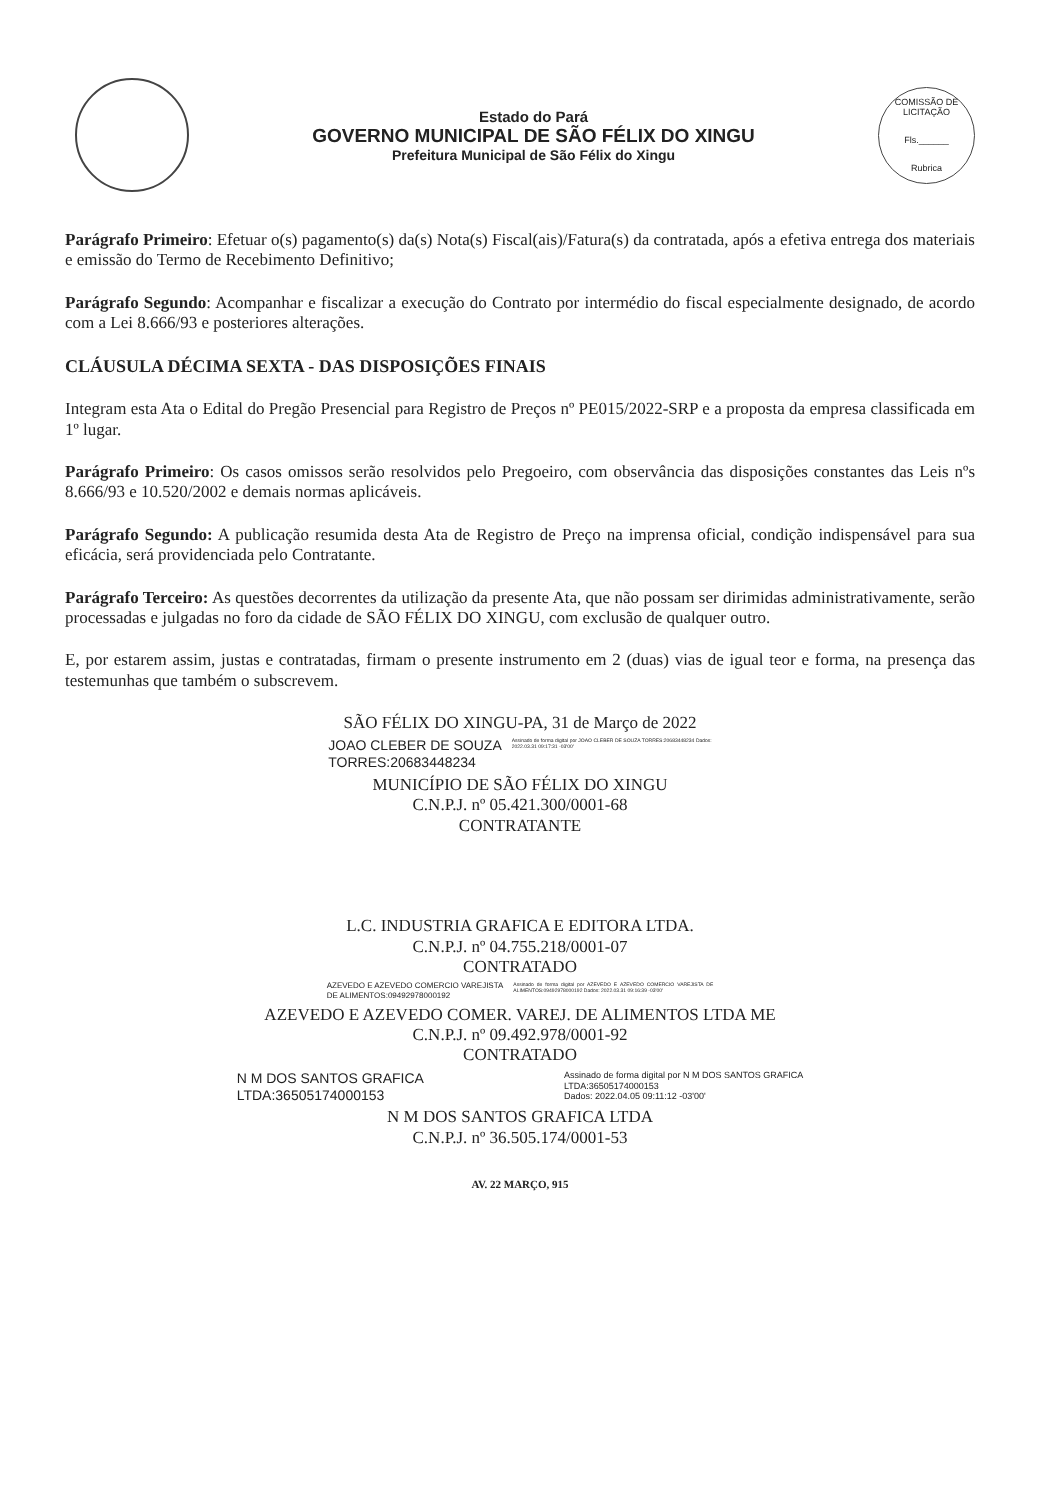Estado do Pará
GOVERNO MUNICIPAL DE SÃO FÉLIX DO XINGU
Prefeitura Municipal de São Félix do Xingu
COMISSÃO DE LICITAÇÃO
Fls.______
Rubrica
Parágrafo Primeiro: Efetuar o(s) pagamento(s) da(s) Nota(s) Fiscal(ais)/Fatura(s) da contratada, após a efetiva entrega dos materiais e emissão do Termo de Recebimento Definitivo;
Parágrafo Segundo: Acompanhar e fiscalizar a execução do Contrato por intermédio do fiscal especialmente designado, de acordo com a Lei 8.666/93 e posteriores alterações.
CLÁUSULA DÉCIMA SEXTA - DAS DISPOSIÇÕES FINAIS
Integram esta Ata o Edital do Pregão Presencial para Registro de Preços nº PE015/2022-SRP e a proposta da empresa classificada em 1º lugar.
Parágrafo Primeiro: Os casos omissos serão resolvidos pelo Pregoeiro, com observância das disposições constantes das Leis nºs 8.666/93 e 10.520/2002 e demais normas aplicáveis.
Parágrafo Segundo: A publicação resumida desta Ata de Registro de Preço na imprensa oficial, condição indispensável para sua eficácia, será providenciada pelo Contratante.
Parágrafo Terceiro: As questões decorrentes da utilização da presente Ata, que não possam ser dirimidas administrativamente, serão processadas e julgadas no foro da cidade de SÃO FÉLIX DO XINGU, com exclusão de qualquer outro.
E, por estarem assim, justas e contratadas, firmam o presente instrumento em 2 (duas) vias de igual teor e forma, na presença das testemunhas que também o subscrevem.
SÃO FÉLIX DO XINGU-PA, 31 de Março de 2022
JOAO CLEBER DE SOUZA
TORRES:20683448234
Assinado de forma digital por JOAO CLEBER DE SOUZA TORRES:20683448234 Dados: 2022.03.31 09:17:31 -03'00'
MUNICÍPIO DE SÃO FÉLIX DO XINGU
C.N.P.J. nº 05.421.300/0001-68
CONTRATANTE
L.C. INDUSTRIA GRAFICA E EDITORA LTDA.
C.N.P.J. nº 04.755.218/0001-07
CONTRATADO
AZEVEDO E AZEVEDO COMERCIO VAREJISTA
DE ALIMENTOS:09492978000192
Assinado de forma digital por AZEVEDO E AZEVEDO COMERCIO VAREJISTA DE ALIMENTOS:09492978000192 Dados: 2022.03.31 09:16:39 -03'00'
AZEVEDO E AZEVEDO COMER. VAREJ. DE ALIMENTOS LTDA ME
C.N.P.J. nº 09.492.978/0001-92
CONTRATADO
N M DOS SANTOS GRAFICA
LTDA:36505174000153
Assinado de forma digital por N M DOS SANTOS GRAFICA
LTDA:36505174000153
Dados: 2022.04.05 09:11:12 -03'00'
N M DOS SANTOS GRAFICA LTDA
C.N.P.J. nº 36.505.174/0001-53
AV. 22 MARÇO, 915